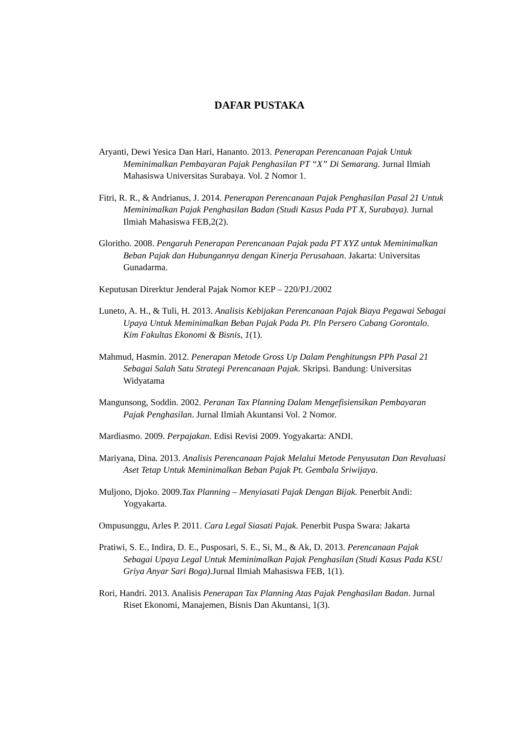DAFAR PUSTAKA
Aryanti, Dewi Yesica Dan Hari, Hananto. 2013. Penerapan Perencanaan Pajak Untuk Meminimalkan Pembayaran Pajak Penghasilan PT “X” Di Semarang. Jurnal Ilmiah Mahasiswa Universitas Surabaya. Vol. 2 Nomor 1.
Fitri, R. R., & Andrianus, J. 2014. Penerapan Perencanaan Pajak Penghasilan Pasal 21 Untuk Meminimalkan Pajak Penghasilan Badan (Studi Kasus Pada PT X, Surabaya). Jurnal Ilmiah Mahasiswa FEB,2(2).
Gloritho. 2008. Pengaruh Penerapan Perencanaan Pajak pada PT XYZ untuk Meminimalkan Beban Pajak dan Hubungannya dengan Kinerja Perusahaan. Jakarta: Universitas Gunadarma.
Keputusan Direrktur Jenderal Pajak Nomor KEP – 220/PJ./2002
Luneto, A. H., & Tuli, H. 2013. Analisis Kebijakan Perencanaan Pajak Biaya Pegawai Sebagai Upaya Untuk Meminimalkan Beban Pajak Pada Pt. Pln Persero Cabang Gorontalo. Kim Fakultas Ekonomi & Bisnis, 1(1).
Mahmud, Hasmin. 2012. Penerapan Metode Gross Up Dalam Penghitungsn PPh Pasal 21 Sebagai Salah Satu Strategi Perencanaan Pajak. Skripsi. Bandung: Universitas Widyatama
Mangunsong, Soddin. 2002. Peranan Tax Planning Dalam Mengefisiensikan Pembayaran Pajak Penghasilan. Jurnal Ilmiah Akuntansi Vol. 2 Nomor.
Mardiasmo. 2009. Perpajakan. Edisi Revisi 2009. Yogyakarta: ANDI.
Mariyana, Dina. 2013. Analisis Perencanaan Pajak Melalui Metode Penyusutan Dan Revaluasi Aset Tetap Untuk Meminimalkan Beban Pajak Pt. Gembala Sriwijaya.
Muljono, Djoko. 2009.Tax Planning – Menyiasati Pajak Dengan Bijak. Penerbit Andi: Yogyakarta.
Ompusunggu, Arles P. 2011. Cara Legal Siasati Pajak. Penerbit Puspa Swara: Jakarta
Pratiwi, S. E., Indira, D. E., Pusposari, S. E., Si, M., & Ak, D. 2013. Perencanaan Pajak Sebagai Upaya Legal Untuk Meminimalkan Pajak Penghasilan (Studi Kasus Pada KSU Griya Anyar Sari Boga). Jurnal Ilmiah Mahasiswa FEB, 1(1).
Rori, Handri. 2013. Analisis Penerapan Tax Planning Atas Pajak Penghasilan Badan. Jurnal Riset Ekonomi, Manajemen, Bisnis Dan Akuntansi, 1(3).